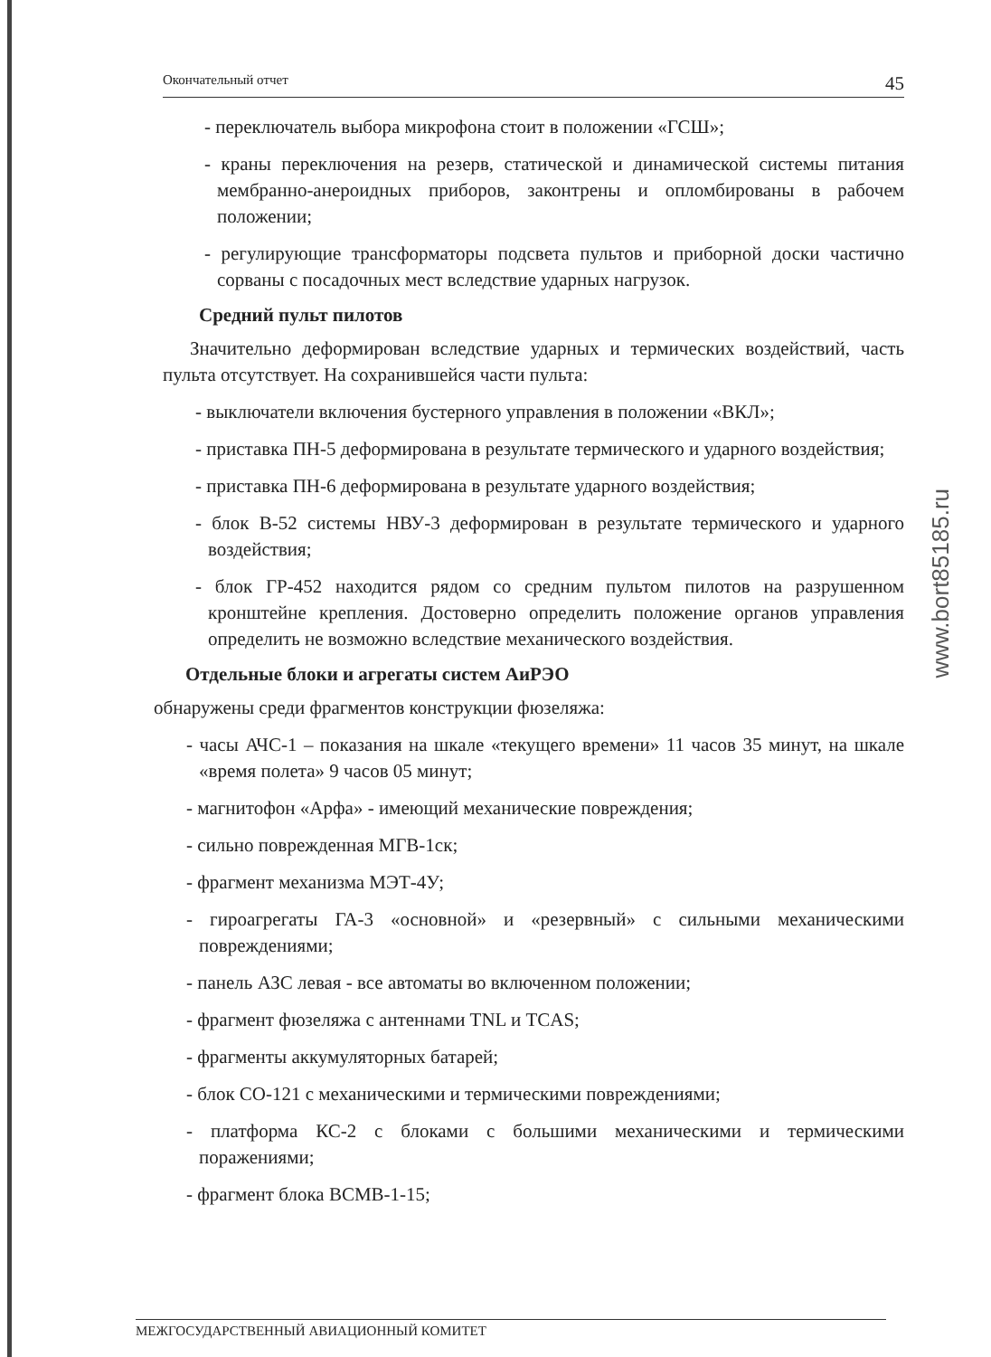Окончательный отчет 45
- переключатель выбора микрофона стоит в положении «ГСШ»;
- краны переключения на резерв, статической и динамической системы питания мембранно-анероидных приборов, законтрены и опломбированы в рабочем положении;
- регулирующие трансформаторы подсвета пультов и приборной доски частично сорваны с посадочных мест вследствие ударных нагрузок.
Средний пульт пилотов
Значительно деформирован вследствие ударных и термических воздействий, часть пульта отсутствует. На сохранившейся части пульта:
- выключатели включения бустерного управления в положении «ВКЛ»;
- приставка ПН-5 деформирована в результате термического и ударного воздействия;
- приставка ПН-6 деформирована в результате ударного воздействия;
- блок В-52 системы НВУ-3 деформирован в результате термического и ударного воздействия;
- блок ГР-452 находится рядом со средним пультом пилотов на разрушенном кронштейне крепления. Достоверно определить положение органов управления определить не возможно вследствие механического воздействия.
Отдельные блоки и агрегаты систем АиРЭО
обнаружены среди фрагментов конструкции фюзеляжа:
- часы АЧС-1 – показания на шкале «текущего времени» 11 часов 35 минут, на шкале «время полета» 9 часов 05 минут;
- магнитофон «Арфа» - имеющий механические повреждения;
- сильно поврежденная МГВ-1ск;
- фрагмент механизма МЭТ-4У;
- гироагрегаты ГА-3 «основной» и «резервный» с сильными механическими повреждениями;
- панель АЗС левая - все автоматы во включенном положении;
- фрагмент фюзеляжа с антеннами TNL и TCAS;
- фрагменты аккумуляторных батарей;
- блок СО-121 с механическими и термическими повреждениями;
- платформа КС-2 с блоками с большими механическими и термическими поражениями;
- фрагмент блока ВСМВ-1-15;
МЕЖГОСУДАРСТВЕННЫЙ АВИАЦИОННЫЙ КОМИТЕТ
www.bort85185.ru